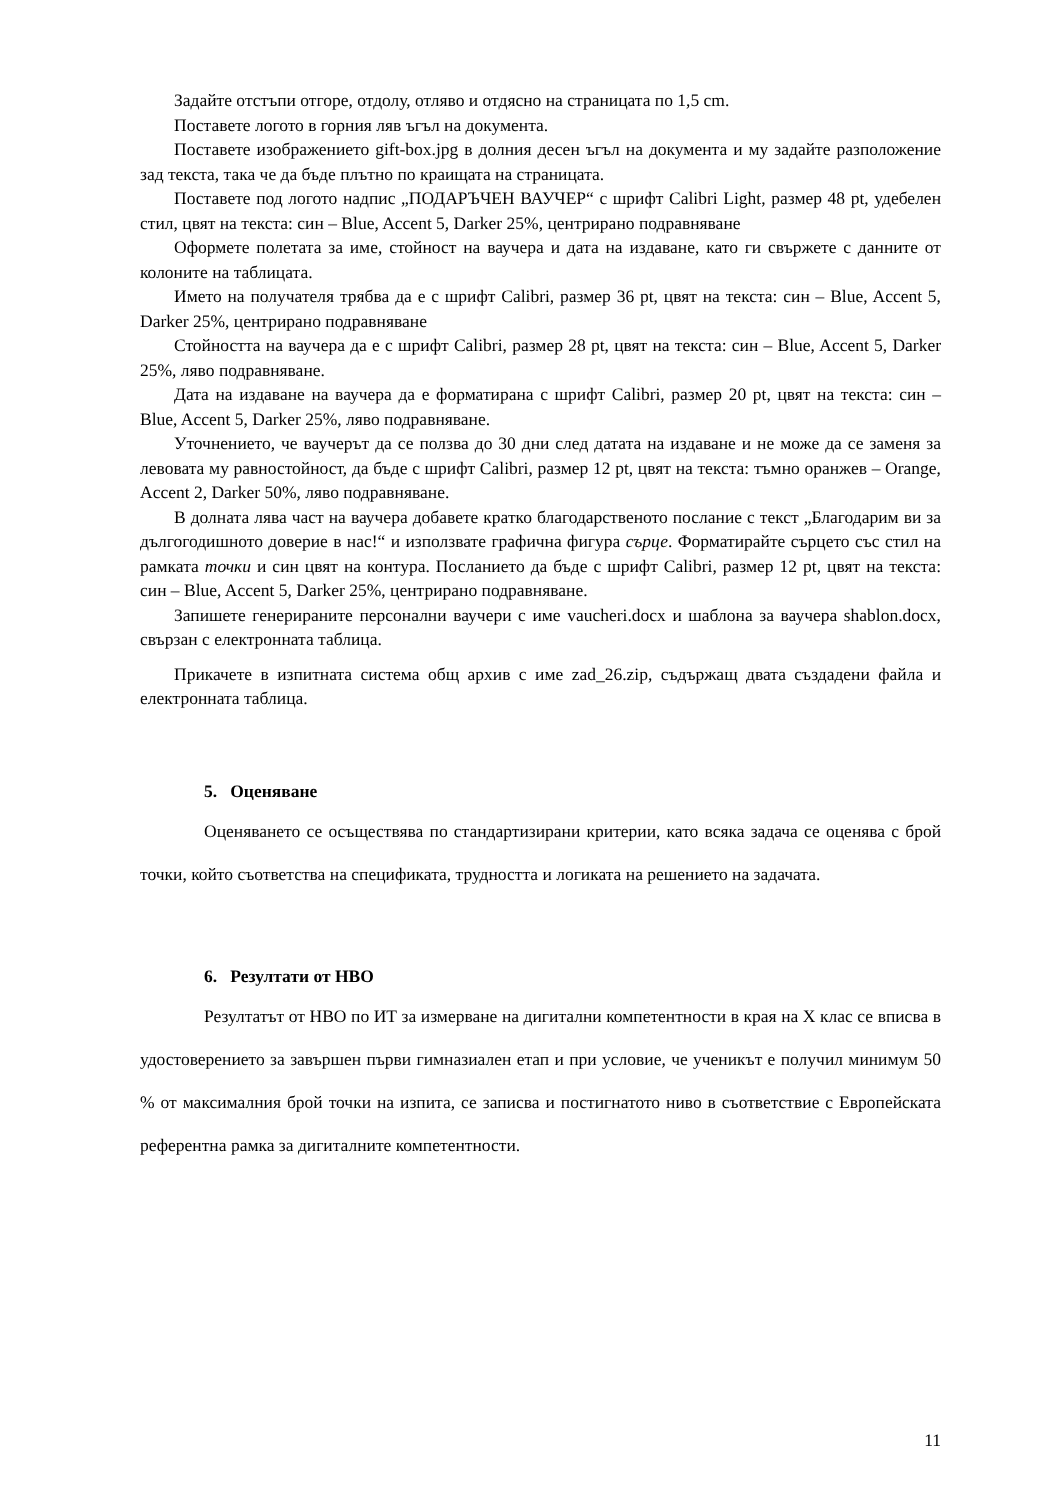Задайте отстъпи отгоре, отдолу, отляво и отдясно на страницата по 1,5 cm.
Поставете логото в горния ляв ъгъл на документа.
Поставете изображението gift-box.jpg в долния десен ъгъл на документа и му задайте разположение зад текста, така че да бъде плътно по краищата на страницата.
Поставете под логото надпис „ПОДАРЪЧЕН ВАУЧЕР“ с шрифт Calibri Light, размер 48 pt, удебелен стил, цвят на текста: син – Blue, Accent 5, Darker 25%, центрирано подравняване
Оформете полетата за име, стойност на ваучера и дата на издаване, като ги свържете с данните от колоните на таблицата.
Името на получателя трябва да е с шрифт Calibri, размер 36 pt, цвят на текста: син – Blue, Accent 5, Darker 25%, центрирано подравняване
Стойността на ваучера да е с шрифт Calibri, размер 28 pt, цвят на текста: син – Blue, Accent 5, Darker 25%, ляво подравняване.
Дата на издаване на ваучера да е форматирана с шрифт Calibri, размер 20 pt, цвят на текста: син – Blue, Accent 5, Darker 25%, ляво подравняване.
Уточнението, че ваучерът да се ползва до 30 дни след датата на издаване и не може да се заменя за левовата му равностойност, да бъде с шрифт Calibri, размер 12 pt, цвят на текста: тъмно оранжев – Orange, Accent 2, Darker 50%, ляво подравняване.
В долната лява част на ваучера добавете кратко благодарственото послание с текст „Благодарим ви за дългогодишното доверие в нас!“ и използвате графична фигура сърце. Форматирайте сърцето със стил на рамката точки и син цвят на контура. Посланието да бъде с шрифт Calibri, размер 12 pt, цвят на текста: син – Blue, Accent 5, Darker 25%, центрирано подравняване.
Запишете генерираните персонални ваучери с име vaucheri.docx и шаблона за ваучера shablon.docx, свързан с електронната таблица.
Прикачете в изпитната система общ архив с име zad_26.zip, съдържащ двата създадени файла и електронната таблица.
5. Оценяване
Оценяването се осъществява по стандартизирани критерии, като всяка задача се оценява с брой точки, който съответства на спецификата, трудността и логиката на решението на задачата.
6. Резултати от НВО
Резултатът от НВО по ИТ за измерване на дигитални компетентности в края на X клас се вписва в удостоверението за завършен първи гимназиален етап и при условие, че ученикът е получил минимум 50 % от максималния брой точки на изпита, се записва и постигнатото ниво в съответствие с Европейската референтна рамка за дигиталните компетентности.
11